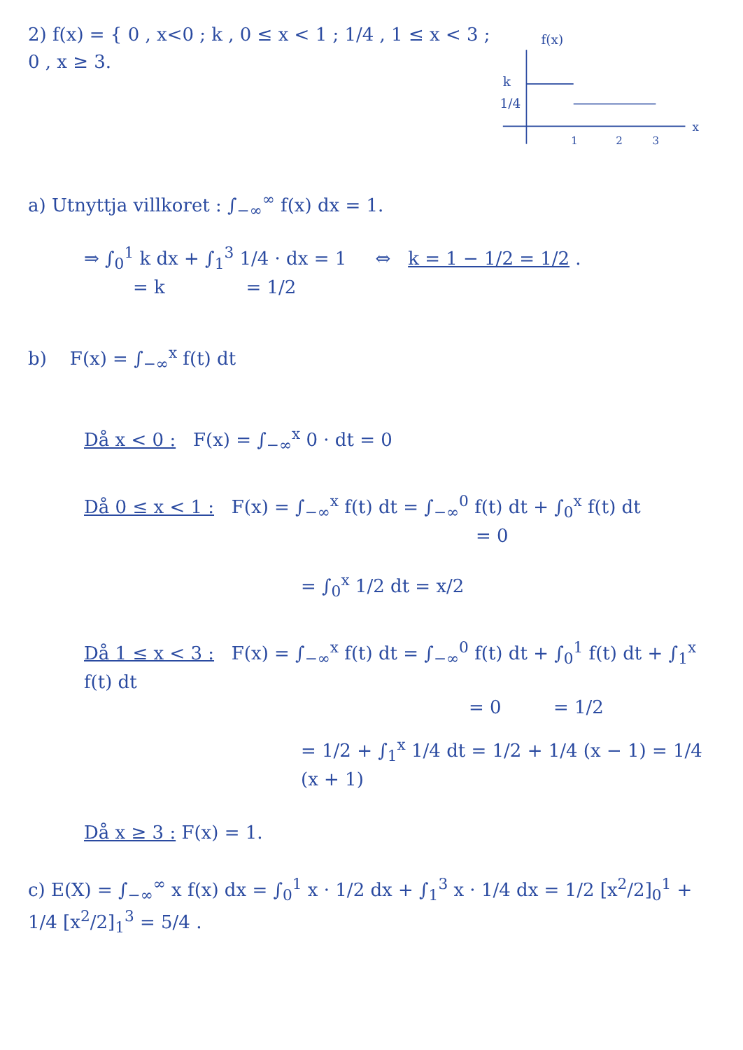2) f(x) = { 0 , x<0 ; k , 0 ≤ x < 1 ; 1/4 , 1 ≤ x < 3 ; 0 , x ≥ 3.
f(x)
k
1/4
1
2
3
x
a) Utnyttja villkoret : ∫<sub>−∞</sub><sup>∞</sup> f(x) dx = 1.
⇒ ∫<sub>0</sub><sup>1</sup> k dx + ∫<sub>1</sub><sup>3</sup> 1/4 · dx = 1 ⇔ k = 1 − 1/2 = 1/2 .
= k = 1/2
b) F(x) = ∫<sub>−∞</sub><sup>x</sup> f(t) dt
Då x < 0 : F(x) = ∫<sub>−∞</sub><sup>x</sup> 0 · dt = 0
Då 0 ≤ x < 1 : F(x) = ∫<sub>−∞</sub><sup>x</sup> f(t) dt = ∫<sub>−∞</sub><sup>0</sup> f(t) dt + ∫<sub>0</sub><sup>x</sup> f(t) dt
= 0
= ∫<sub>0</sub><sup>x</sup> 1/2 dt = x/2
Då 1 ≤ x < 3 : F(x) = ∫<sub>−∞</sub><sup>x</sup> f(t) dt = ∫<sub>−∞</sub><sup>0</sup> f(t) dt + ∫<sub>0</sub><sup>1</sup> f(t) dt + ∫<sub>1</sub><sup>x</sup> f(t) dt
= 0 = 1/2
= 1/2 + ∫<sub>1</sub><sup>x</sup> 1/4 dt = 1/2 + 1/4 (x − 1) = 1/4 (x + 1)
Då x ≥ 3 : F(x) = 1.
c) E(X) = ∫<sub>−∞</sub><sup>∞</sup> x f(x) dx = ∫<sub>0</sub><sup>1</sup> x · 1/2 dx + ∫<sub>1</sub><sup>3</sup> x · 1/4 dx = 1/2 [x<sup>2</sup>/2]<sub>0</sub><sup>1</sup> + 1/4 [x<sup>2</sup>/2]<sub>1</sub><sup>3</sup> = 5/4 .